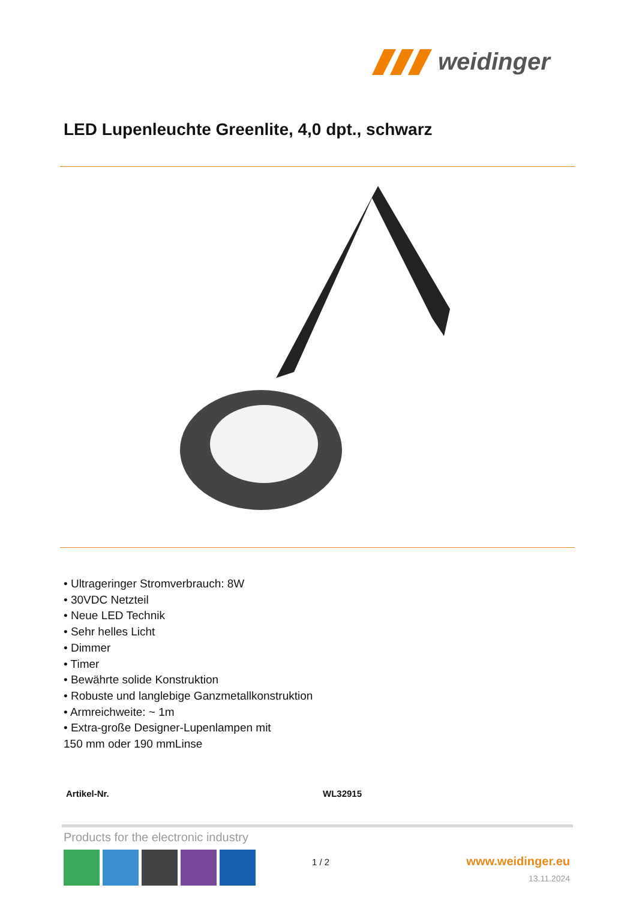weidinger
LED Lupenleuchte Greenlite, 4,0 dpt., schwarz
• Ultrageringer Stromverbrauch: 8W
• 30VDC Netzteil
• Neue LED Technik
• Sehr helles Licht
• Dimmer
• Timer
• Bewährte solide Konstruktion
• Robuste und langlebige Ganzmetallkonstruktion
• Armreichweite: ~ 1m
• Extra-große Designer-Lupenlampen mit
150 mm oder 190 mmLinse
| Artikel-Nr. | WL32915 |
Products for the electronic industry
1 / 2 www.weidinger.eu
13.11.2024